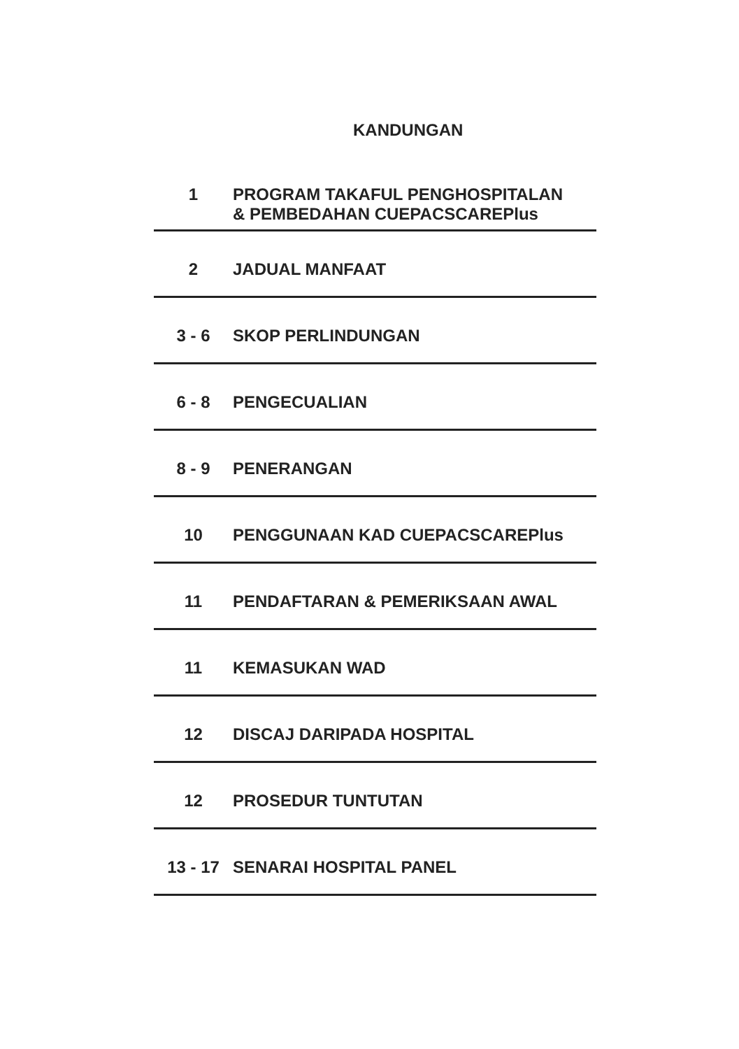KANDUNGAN
| 1 | PROGRAM TAKAFUL PENGHOSPITALAN & PEMBEDAHAN CUEPACSCAREPlus |
| 2 | JADUAL MANFAAT |
| 3 - 6 | SKOP PERLINDUNGAN |
| 6 - 8 | PENGECUALIAN |
| 8 - 9 | PENERANGAN |
| 10 | PENGGUNAAN KAD CUEPACSCAREPlus |
| 11 | PENDAFTARAN & PEMERIKSAAN AWAL |
| 11 | KEMASUKAN WAD |
| 12 | DISCAJ DARIPADA HOSPITAL |
| 12 | PROSEDUR TUNTUTAN |
| 13 - 17 | SENARAI HOSPITAL PANEL |